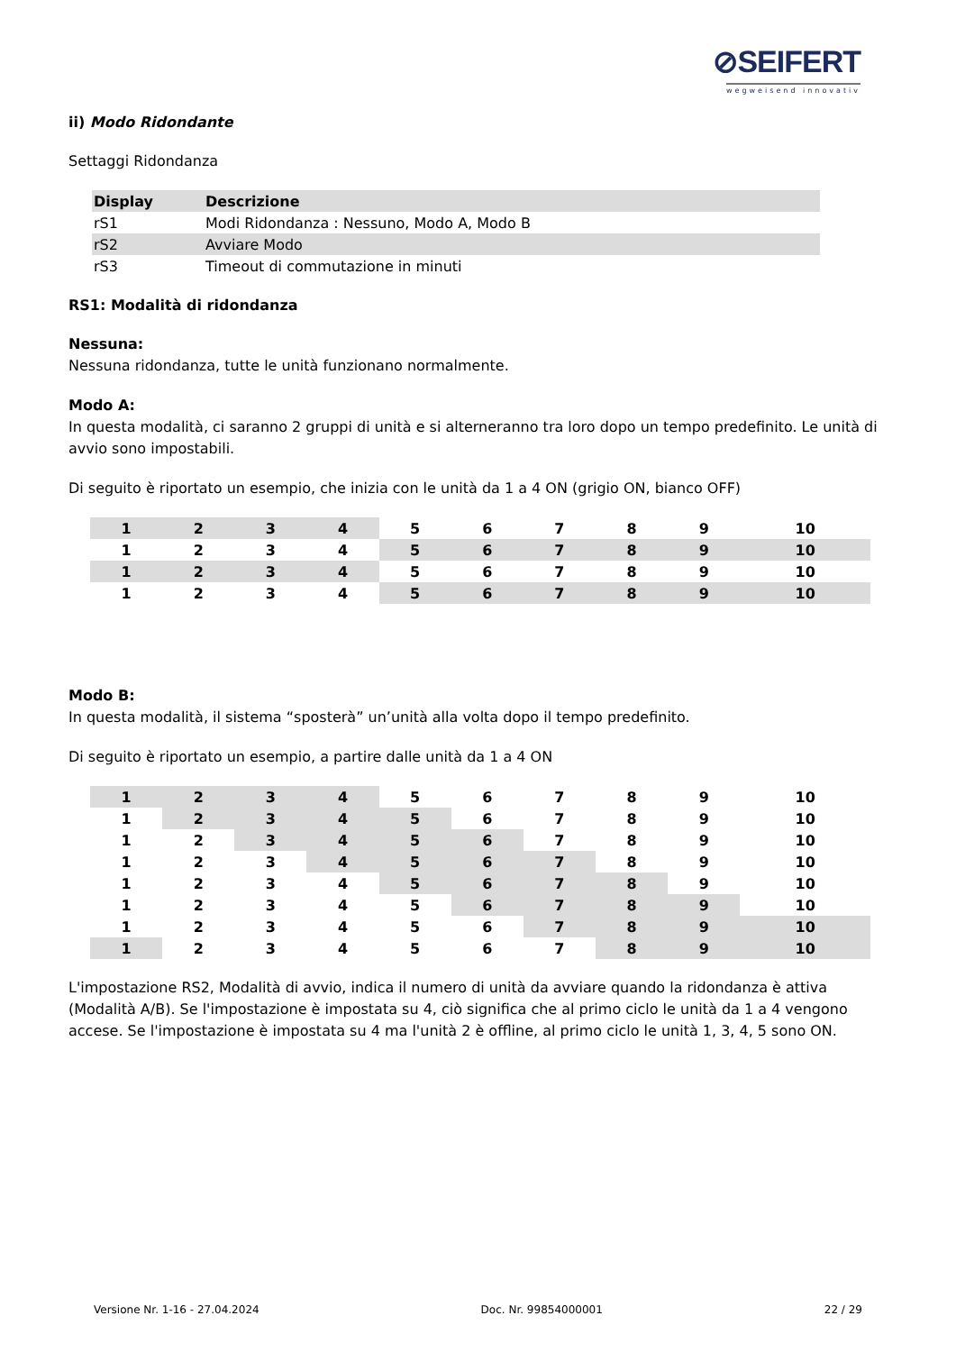⊘SEIFERT
wegweisend innovativ
ii) Modo Ridondante
Settaggi Ridondanza
| Display | Descrizione |
| --- | --- |
| rS1 | Modi Ridondanza : Nessuno, Modo A, Modo B |
| rS2 | Avviare Modo |
| rS3 | Timeout di commutazione in minuti |
RS1: Modalità di ridondanza
Nessuna:
Nessuna ridondanza, tutte le unità funzionano normalmente.
Modo A:
In questa modalità, ci saranno 2 gruppi di unità e si alterneranno tra loro dopo un tempo predefinito. Le unità di avvio sono impostabili.
Di seguito è riportato un esempio, che inizia con le unità da 1 a 4 ON (grigio ON, bianco OFF)
| 1 | 2 | 3 | 4 | 5 | 6 | 7 | 8 | 9 | 10 |
| 1 | 2 | 3 | 4 | 5 | 6 | 7 | 8 | 9 | 10 |
| 1 | 2 | 3 | 4 | 5 | 6 | 7 | 8 | 9 | 10 |
| 1 | 2 | 3 | 4 | 5 | 6 | 7 | 8 | 9 | 10 |
Modo B:
In questa modalità, il sistema “sposterà” un’unità alla volta dopo il tempo predefinito.
Di seguito è riportato un esempio, a partire dalle unità da 1 a 4 ON
| 1 | 2 | 3 | 4 | 5 | 6 | 7 | 8 | 9 | 10 |
| 1 | 2 | 3 | 4 | 5 | 6 | 7 | 8 | 9 | 10 |
| 1 | 2 | 3 | 4 | 5 | 6 | 7 | 8 | 9 | 10 |
| 1 | 2 | 3 | 4 | 5 | 6 | 7 | 8 | 9 | 10 |
| 1 | 2 | 3 | 4 | 5 | 6 | 7 | 8 | 9 | 10 |
| 1 | 2 | 3 | 4 | 5 | 6 | 7 | 8 | 9 | 10 |
| 1 | 2 | 3 | 4 | 5 | 6 | 7 | 8 | 9 | 10 |
| 1 | 2 | 3 | 4 | 5 | 6 | 7 | 8 | 9 | 10 |
L'impostazione RS2, Modalità di avvio, indica il numero di unità da avviare quando la ridondanza è attiva (Modalità A/B). Se l'impostazione è impostata su 4, ciò significa che al primo ciclo le unità da 1 a 4 vengono accese. Se l'impostazione è impostata su 4 ma l'unità 2 è offline, al primo ciclo le unità 1, 3, 4, 5 sono ON.
Versione Nr. 1-16 - 27.04.2024 Doc. Nr. 99854000001 22 / 29